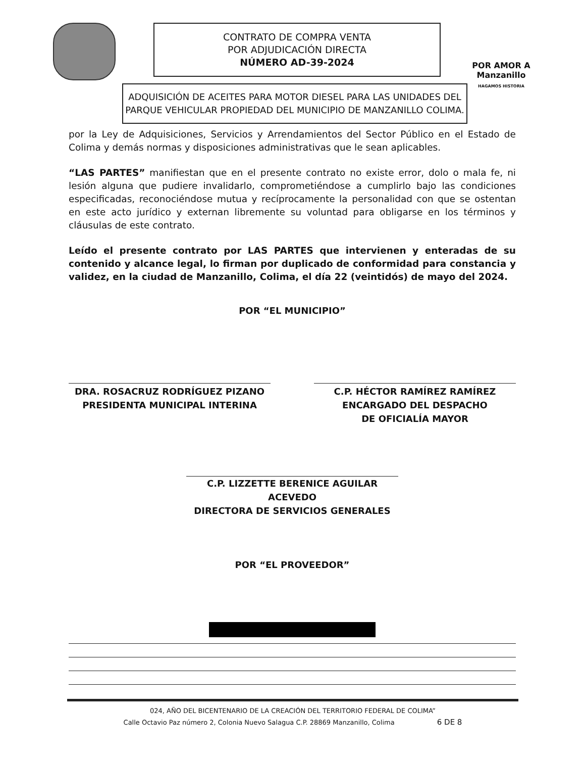CONTRATO DE COMPRA VENTA
POR ADJUDICACIÓN DIRECTA
NÚMERO AD-39-2024
POR AMOR A
Manzanillo
HAGAMOS HISTORIA
ADQUISICIÓN DE ACEITES PARA MOTOR DIESEL PARA LAS UNIDADES DEL PARQUE VEHICULAR PROPIEDAD DEL MUNICIPIO DE MANZANILLO COLIMA.
por la Ley de Adquisiciones, Servicios y Arrendamientos del Sector Público en el Estado de Colima y demás normas y disposiciones administrativas que le sean aplicables.
“LAS PARTES” manifiestan que en el presente contrato no existe error, dolo o mala fe, ni lesión alguna que pudiere invalidarlo, comprometiéndose a cumplirlo bajo las condiciones especificadas, reconociéndose mutua y recíprocamente la personalidad con que se ostentan en este acto jurídico y externan libremente su voluntad para obligarse en los términos y cláusulas de este contrato.
Leído el presente contrato por LAS PARTES que intervienen y enteradas de su contenido y alcance legal, lo firman por duplicado de conformidad para constancia y validez, en la ciudad de Manzanillo, Colima, el día 22 (veintidós) de mayo del 2024.
POR “EL MUNICIPIO”
DRA. ROSACRUZ RODRÍGUEZ PIZANO
PRESIDENTA MUNICIPAL INTERINA
C.P. HÉCTOR RAMÍREZ RAMÍREZ
ENCARGADO DEL DESPACHO
DE OFICIALÍA MAYOR
C.P. LIZZETTE BERENICE AGUILAR ACEVEDO
DIRECTORA DE SERVICIOS GENERALES
POR “EL PROVEEDOR”
024, AÑO DEL BICENTENARIO DE LA CREACIÓN DEL TERRITORIO FEDERAL DE COLIMA”
Calle Octavio Paz número 2, Colonia Nuevo Salagua C.P. 28869 Manzanillo, Colima 6 DE 8